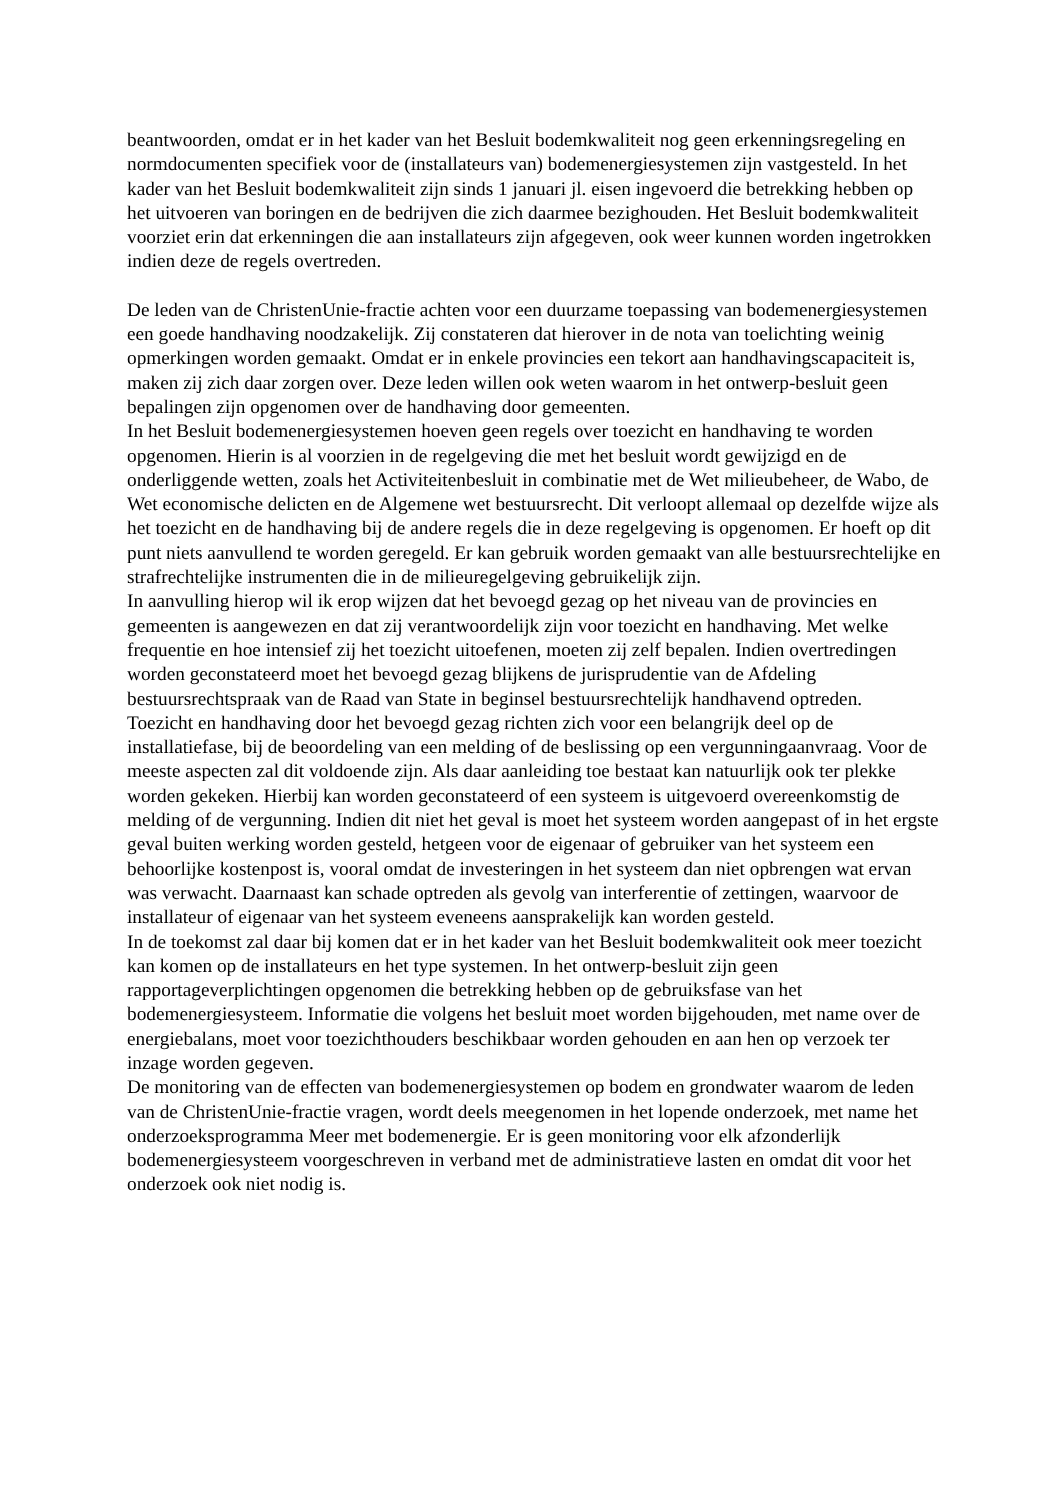beantwoorden, omdat er in het kader van het Besluit bodemkwaliteit nog geen erkenningsregeling en normdocumenten specifiek voor de (installateurs van) bodemenergiesystemen zijn vastgesteld. In het kader van het Besluit bodemkwaliteit zijn sinds 1 januari jl. eisen ingevoerd die betrekking hebben op het uitvoeren van boringen en de bedrijven die zich daarmee bezighouden. Het Besluit bodemkwaliteit voorziet erin dat erkenningen die aan installateurs zijn afgegeven, ook weer kunnen worden ingetrokken indien deze de regels overtreden.
De leden van de ChristenUnie-fractie achten voor een duurzame toepassing van bodemenergiesystemen een goede handhaving noodzakelijk. Zij constateren dat hierover in de nota van toelichting weinig opmerkingen worden gemaakt. Omdat er in enkele provincies een tekort aan handhavingscapaciteit is, maken zij zich daar zorgen over. Deze leden willen ook weten waarom in het ontwerp-besluit geen bepalingen zijn opgenomen over de handhaving door gemeenten.
In het Besluit bodemenergiesystemen hoeven geen regels over toezicht en handhaving te worden opgenomen. Hierin is al voorzien in de regelgeving die met het besluit wordt gewijzigd en de onderliggende wetten, zoals het Activiteitenbesluit in combinatie met de Wet milieubeheer, de Wabo, de Wet economische delicten en de Algemene wet bestuursrecht. Dit verloopt allemaal op dezelfde wijze als het toezicht en de handhaving bij de andere regels die in deze regelgeving is opgenomen. Er hoeft op dit punt niets aanvullend te worden geregeld. Er kan gebruik worden gemaakt van alle bestuursrechtelijke en strafrechtelijke instrumenten die in de milieuregelgeving gebruikelijk zijn.
In aanvulling hierop wil ik erop wijzen dat het bevoegd gezag op het niveau van de provincies en gemeenten is aangewezen en dat zij verantwoordelijk zijn voor toezicht en handhaving. Met welke frequentie en hoe intensief zij het toezicht uitoefenen, moeten zij zelf bepalen. Indien overtredingen worden geconstateerd moet het bevoegd gezag blijkens de jurisprudentie van de Afdeling bestuursrechtspraak van de Raad van State in beginsel bestuursrechtelijk handhavend optreden.
Toezicht en handhaving door het bevoegd gezag richten zich voor een belangrijk deel op de installatiefase, bij de beoordeling van een melding of de beslissing op een vergunningaanvraag. Voor de meeste aspecten zal dit voldoende zijn. Als daar aanleiding toe bestaat kan natuurlijk ook ter plekke worden gekeken. Hierbij kan worden geconstateerd of een systeem is uitgevoerd overeenkomstig de melding of de vergunning. Indien dit niet het geval is moet het systeem worden aangepast of in het ergste geval buiten werking worden gesteld, hetgeen voor de eigenaar of gebruiker van het systeem een behoorlijke kostenpost is, vooral omdat de investeringen in het systeem dan niet opbrengen wat ervan was verwacht. Daarnaast kan schade optreden als gevolg van interferentie of zettingen, waarvoor de installateur of eigenaar van het systeem eveneens aansprakelijk kan worden gesteld.
In de toekomst zal daar bij komen dat er in het kader van het Besluit bodemkwaliteit ook meer toezicht kan komen op de installateurs en het type systemen. In het ontwerp-besluit zijn geen rapportageverplichtingen opgenomen die betrekking hebben op de gebruiksfase van het bodemenergiesysteem. Informatie die volgens het besluit moet worden bijgehouden, met name over de energiebalans, moet voor toezichthouders beschikbaar worden gehouden en aan hen op verzoek ter inzage worden gegeven.
De monitoring van de effecten van bodemenergiesystemen op bodem en grondwater waarom de leden van de ChristenUnie-fractie vragen, wordt deels meegenomen in het lopende onderzoek, met name het onderzoeksprogramma Meer met bodemenergie. Er is geen monitoring voor elk afzonderlijk bodemenergiesysteem voorgeschreven in verband met de administratieve lasten en omdat dit voor het onderzoek ook niet nodig is.